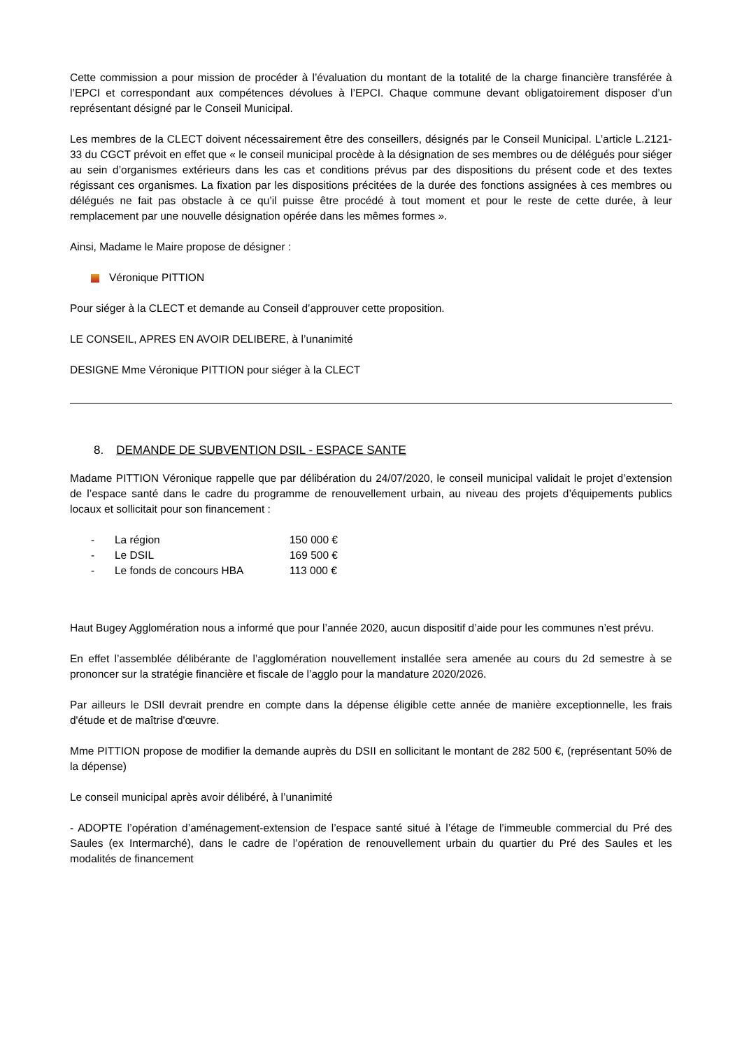Cette commission a pour mission de procéder à l’évaluation du montant de la totalité de la charge financière transférée à l’EPCI et correspondant aux compétences dévolues à l’EPCI. Chaque commune devant obligatoirement disposer d’un représentant désigné par le Conseil Municipal.
Les membres de la CLECT doivent nécessairement être des conseillers, désignés par le Conseil Municipal. L’article L.2121-33 du CGCT prévoit en effet que « le conseil municipal procède à la désignation de ses membres ou de délégués pour siéger au sein d’organismes extérieurs dans les cas et conditions prévus par des dispositions du présent code et des textes régissant ces organismes. La fixation par les dispositions précitées de la durée des fonctions assignées à ces membres ou délégués ne fait pas obstacle à ce qu’il puisse être procédé à tout moment et pour le reste de cette durée, à leur remplacement par une nouvelle désignation opérée dans les mêmes formes ».
Ainsi, Madame le Maire propose de désigner :
Véronique PITTION
Pour siéger à la CLECT et demande au Conseil d’approuver cette proposition.
LE CONSEIL, APRES EN AVOIR DELIBERE, à l’unanimité
DESIGNE Mme Véronique PITTION pour siéger à la CLECT
8. DEMANDE DE SUBVENTION DSIL - ESPACE SANTE
Madame PITTION Véronique rappelle que par délibération du 24/07/2020, le conseil municipal validait le projet d’extension de l’espace santé dans le cadre du programme de renouvellement urbain, au niveau des projets d’équipements publics locaux et sollicitait pour son financement :
- La région 150 000 €
- Le DSIL 169 500 €
- Le fonds de concours HBA 113 000 €
Haut Bugey Agglomération nous a informé que pour l’année 2020, aucun dispositif d’aide pour les communes n’est prévu.
En effet l’assemblée délibérante de l’agglomération nouvellement installée sera amenée au cours du 2d semestre à se prononcer sur la stratégie financière et fiscale de l’agglo pour la mandature 2020/2026.
Par ailleurs le DSIl devrait prendre en compte dans la dépense éligible cette année de manière exceptionnelle, les frais d'étude et de maîtrise d'œuvre.
Mme PITTION propose de modifier la demande auprès du DSII en sollicitant le montant de 282 500 €, (représentant 50% de la dépense)
Le conseil municipal après avoir délibéré, à l’unanimité
- ADOPTE l’opération d’aménagement-extension de l’espace santé situé à l’étage de l’immeuble commercial du Pré des Saules (ex Intermarché), dans le cadre de l’opération de renouvellement urbain du quartier du Pré des Saules et les modalités de financement